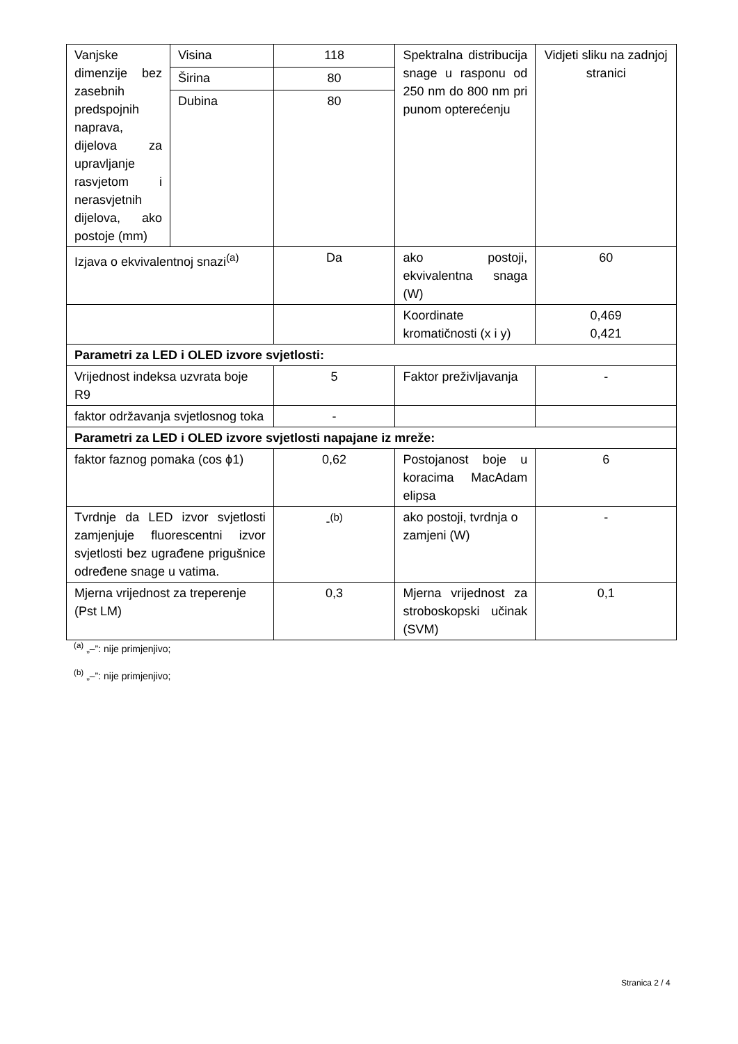| Vanjske dimenzije bez zasebnih predspojnih naprava, dijelova za upravljanje rasvjetom i nerasvjetnih dijelova, ako postoje (mm) | Visina | 118 | Spektralna distribucija snage u rasponu od 250 nm do 800 nm pri punom opterećenju | Vidjeti sliku na zadnjoj stranici |
| | Širina | 80 | | |
| | Dubina | 80 | | |
| Izjava o ekvivalentnoj snazi<sup>(a)</sup> | | Da | ako postoji, ekvivalentna snaga (W) | 60 |
| | | | Koordinate kromatičnosti (x i y) | 0,469 0,421 |
| Parametri za LED i OLED izvore svjetlosti: | | | | |
| Vrijednost indeksa uzvrata boje R9 | | 5 | Faktor preživljavanja | - |
| faktor održavanja svjetlosnog toka | | - | | |
| Parametri za LED i OLED izvore svjetlosti napajane iz mreže: | | | | |
| faktor faznog pomaka (cos ϕ1) | | 0,62 | Postojanost boje u koracima MacAdam elipsa | 6 |
| Tvrdnje da LED izvor svjetlosti zamjenjuje fluorescentni izvor svjetlosti bez ugrađene prigušnice određene snage u vatima. | | -<sup>(b)</sup> | ako postoji, tvrdnja o zamjeni (W) | - |
| Mjerna vrijednost za treperenje (Pst LM) | | 0,3 | Mjerna vrijednost za stroboskopski učinak (SVM) | 0,1 |
<sup>(a)</sup> „–”: nije primjenjivo;
<sup>(b)</sup> „–”: nije primjenjivo;
Stranica 2 / 4